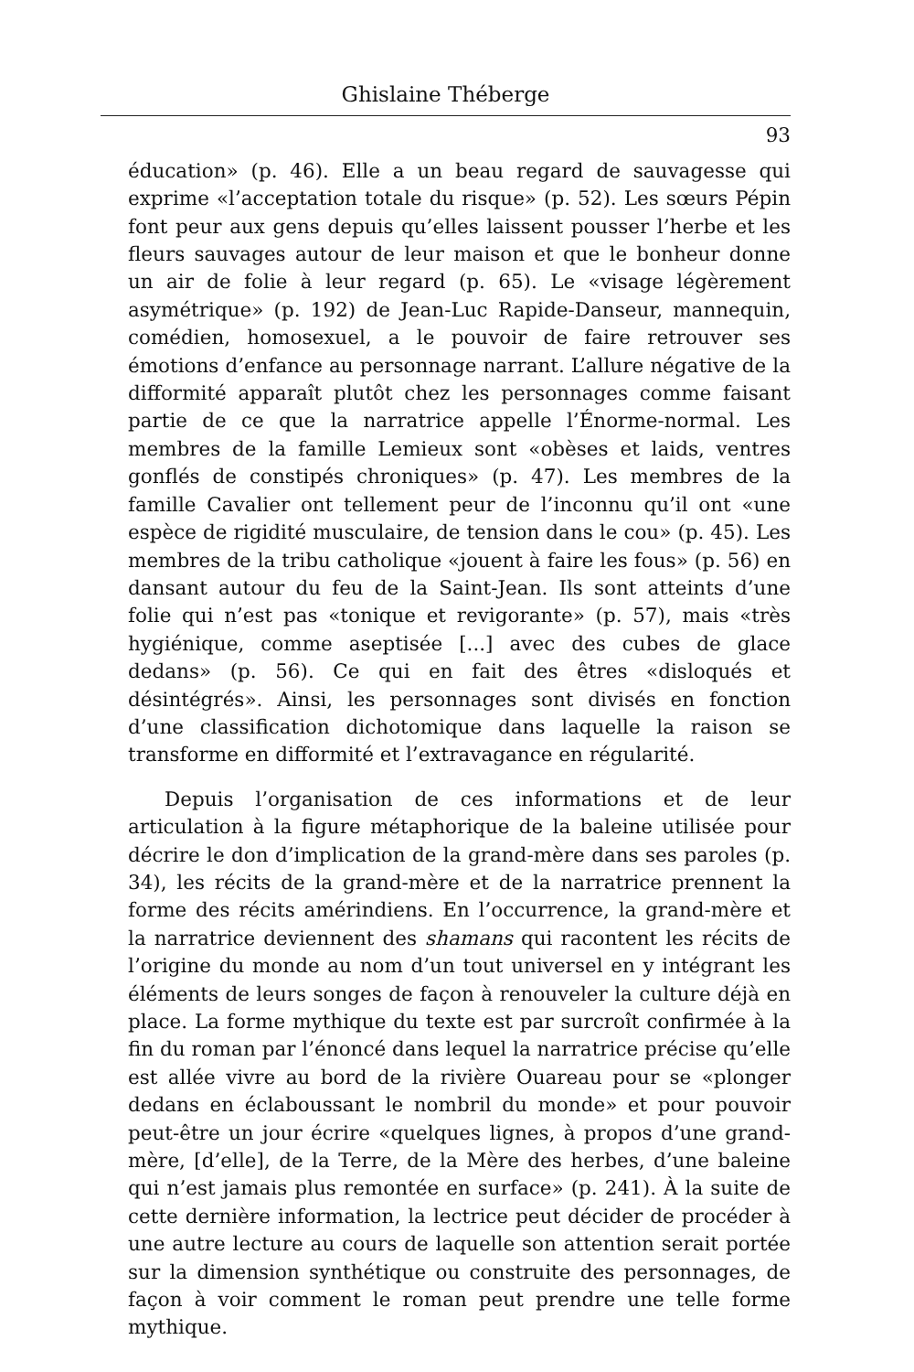Ghislaine Théberge
93
éducation» (p. 46). Elle a un beau regard de sauvagesse qui exprime «l’acceptation totale du risque» (p. 52). Les sœurs Pépin font peur aux gens depuis qu’elles laissent pousser l’herbe et les fleurs sauvages autour de leur maison et que le bonheur donne un air de folie à leur regard (p. 65). Le «visage légèrement asymétrique» (p. 192) de Jean-Luc Rapide-Danseur, mannequin, comédien, homosexuel, a le pouvoir de faire retrouver ses émotions d’enfance au personnage narrant. L’allure négative de la difformité apparaît plutôt chez les personnages comme faisant partie de ce que la narratrice appelle l’Énorme-normal. Les membres de la famille Lemieux sont «obèses et laids, ventres gonflés de constipés chroniques» (p. 47). Les membres de la famille Cavalier ont tellement peur de l’inconnu qu’il ont «une espèce de rigidité musculaire, de tension dans le cou» (p. 45). Les membres de la tribu catholique «jouent à faire les fous» (p. 56) en dansant autour du feu de la Saint-Jean. Ils sont atteints d’une folie qui n’est pas «tonique et revigorante» (p. 57), mais «très hygiénique, comme aseptisée [...] avec des cubes de glace dedans» (p. 56). Ce qui en fait des êtres «disloqués et désintégrés». Ainsi, les personnages sont divisés en fonction d’une classification dichotomique dans laquelle la raison se transforme en difformité et l’extravagance en régularité.
Depuis l’organisation de ces informations et de leur articulation à la figure métaphorique de la baleine utilisée pour décrire le don d’implication de la grand-mère dans ses paroles (p. 34), les récits de la grand-mère et de la narratrice prennent la forme des récits amérindiens. En l’occurrence, la grand-mère et la narratrice deviennent des shamans qui racontent les récits de l’origine du monde au nom d’un tout universel en y intégrant les éléments de leurs songes de façon à renouveler la culture déjà en place. La forme mythique du texte est par surcroît confirmée à la fin du roman par l’énoncé dans lequel la narratrice précise qu’elle est allée vivre au bord de la rivière Ouareau pour se «plonger dedans en éclaboussant le nombril du monde» et pour pouvoir peut-être un jour écrire «quelques lignes, à propos d’une grand-mère, [d’elle], de la Terre, de la Mère des herbes, d’une baleine qui n’est jamais plus remontée en surface» (p. 241). À la suite de cette dernière information, la lectrice peut décider de procéder à une autre lecture au cours de laquelle son attention serait portée sur la dimension synthétique ou construite des personnages, de façon à voir comment le roman peut prendre une telle forme mythique.